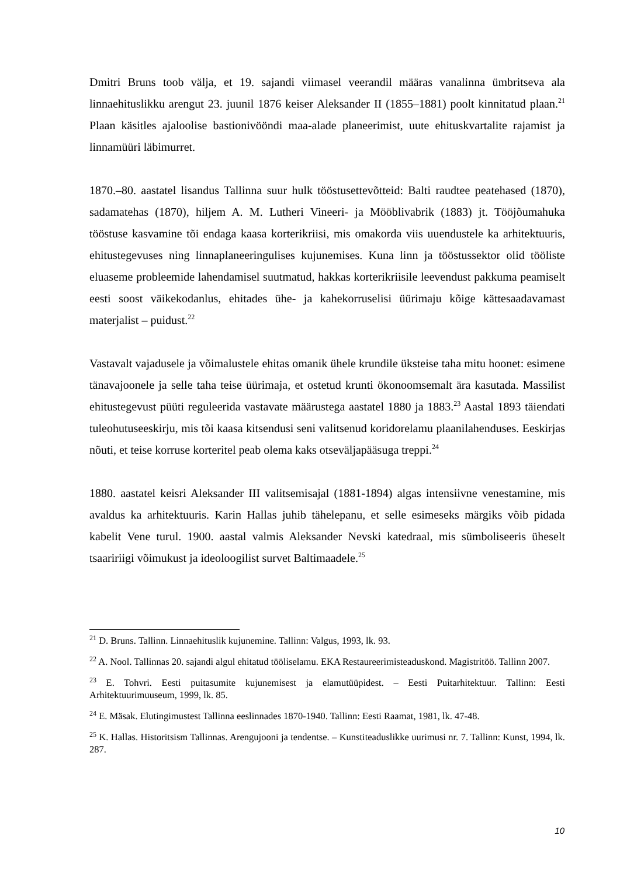Dmitri Bruns toob välja, et 19. sajandi viimasel veerandil määras vanalinna ümbritseva ala linnaehituslikku arengut 23. juunil 1876 keiser Aleksander II (1855–1881) poolt kinnitatud plaan.<sup>21</sup> Plaan käsitles ajaloolise bastionivööndi maa-alade planeerimist, uute ehituskvartalite rajamist ja linnamüüri läbimurret.
1870.–80. aastatel lisandus Tallinna suur hulk tööstusettevõtteid: Balti raudtee peatehased (1870), sadamatehas (1870), hiljem A. M. Lutheri Vineeri- ja Mööblivabrik (1883) jt. Tööjõumahuka tööstuse kasvamine tõi endaga kaasa korterikriisi, mis omakorda viis uuendustele ka arhitektuuris, ehitustegevuses ning linnaplaneeringulises kujunemises. Kuna linn ja tööstussektor olid tööliste eluaseme probleemide lahendamisel suutmatud, hakkas korterikriisile leevendust pakkuma peamiselt eesti soost väikekodanlus, ehitades ühe- ja kahekorruselisi üürimaju kõige kättesaadavamast materjalist – puidust.<sup>22</sup>
Vastavalt vajadusele ja võimalustele ehitas omanik ühele krundile üksteise taha mitu hoonet: esimene tänavajoonele ja selle taha teise üürimaja, et ostetud krunti ökonoomsemalt ära kasutada. Massilist ehitustegevust püüti reguleerida vastavate määrustega aastatel 1880 ja 1883.<sup>23</sup> Aastal 1893 täiendati tuleohutuseeskirju, mis tõi kaasa kitsendusi seni valitsenud koridorelamu plaanilahenduses. Eeskirjas nõuti, et teise korruse korteritel peab olema kaks otseväljapääsuga treppi.<sup>24</sup>
1880. aastatel keisri Aleksander III valitsemisajal (1881-1894) algas intensiivne venestamine, mis avaldus ka arhitektuuris. Karin Hallas juhib tähelepanu, et selle esimeseks märgiks võib pidada kabelit Vene turul. 1900. aastal valmis Aleksander Nevski katedraal, mis sümboliseeris üheselt tsaaririigi võimukust ja ideoloogilist survet Baltimaadele.<sup>25</sup>
<sup>21</sup> D. Bruns. Tallinn. Linnaehituslik kujunemine. Tallinn: Valgus, 1993, lk. 93.
<sup>22</sup> A. Nool. Tallinnas 20. sajandi algul ehitatud tööliselamu. EKA Restaureerimisteaduskond. Magistritöö. Tallinn 2007.
<sup>23</sup> E. Tohvri. Eesti puitasumite kujunemisest ja elamutüüpidest. – Eesti Puitarhitektuur. Tallinn: Eesti Arhitektuurimuuseum, 1999, lk. 85.
<sup>24</sup> E. Mäsak. Elutingimustest Tallinna eeslinnades 1870-1940. Tallinn: Eesti Raamat, 1981, lk. 47-48.
<sup>25</sup> K. Hallas. Historitsism Tallinnas. Arengujooni ja tendentse. – Kunstiteaduslikke uurimusi nr. 7. Tallinn: Kunst, 1994, lk. 287.
10